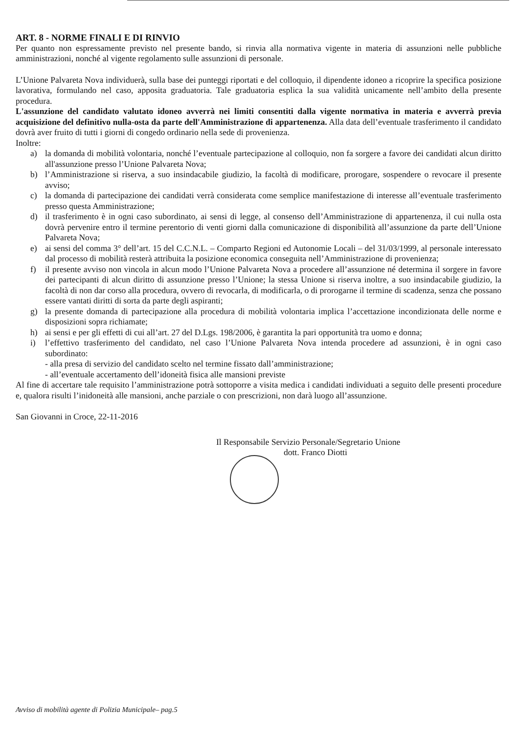ART. 8 - NORME FINALI E DI RINVIO
Per quanto non espressamente previsto nel presente bando, si rinvia alla normativa vigente in materia di assunzioni nelle pubbliche amministrazioni, nonché al vigente regolamento sulle assunzioni di personale.
L’Unione Palvareta Nova individuerà, sulla base dei punteggi riportati e del colloquio, il dipendente idoneo a ricoprire la specifica posizione lavorativa, formulando nel caso, apposita graduatoria. Tale graduatoria esplica la sua validità unicamente nell’ambito della presente procedura.
L'assunzione del candidato valutato idoneo avverrà nei limiti consentiti dalla vigente normativa in materia e avverrà previa acquisizione del definitivo nulla-osta da parte dell'Amministrazione di appartenenza. Alla data dell’eventuale trasferimento il candidato dovrà aver fruito di tutti i giorni di congedo ordinario nella sede di provenienza.
Inoltre:
a) la domanda di mobilità volontaria, nonché l’eventuale partecipazione al colloquio, non fa sorgere a favore dei candidati alcun diritto all'assunzione presso l’Unione Palvareta Nova;
b) l’Amministrazione si riserva, a suo insindacabile giudizio, la facoltà di modificare, prorogare, sospendere o revocare il presente avviso;
c) la domanda di partecipazione dei candidati verrà considerata come semplice manifestazione di interesse all’eventuale trasferimento presso questa Amministrazione;
d) il trasferimento è in ogni caso subordinato, ai sensi di legge, al consenso dell’Amministrazione di appartenenza, il cui nulla osta dovrà pervenire entro il termine perentorio di venti giorni dalla comunicazione di disponibilità all’assunzione da parte dell’Unione Palvareta Nova;
e) ai sensi del comma 3° dell’art. 15 del C.C.N.L. – Comparto Regioni ed Autonomie Locali – del 31/03/1999, al personale interessato dal processo di mobilità resterà attribuita la posizione economica conseguita nell’Amministrazione di provenienza;
f) il presente avviso non vincola in alcun modo l’Unione Palvareta Nova a procedere all’assunzione né determina il sorgere in favore dei partecipanti di alcun diritto di assunzione presso l’Unione; la stessa Unione si riserva inoltre, a suo insindacabile giudizio, la facoltà di non dar corso alla procedura, ovvero di revocarla, di modificarla, o di prorogarne il termine di scadenza, senza che possano essere vantati diritti di sorta da parte degli aspiranti;
g) la presente domanda di partecipazione alla procedura di mobilità volontaria implica l’accettazione incondizionata delle norme e disposizioni sopra richiamate;
h) ai sensi e per gli effetti di cui all’art. 27 del D.Lgs. 198/2006, è garantita la pari opportunità tra uomo e donna;
i) l’effettivo trasferimento del candidato, nel caso l’Unione Palvareta Nova intenda procedere ad assunzioni, è in ogni caso subordinato:
- alla presa di servizio del candidato scelto nel termine fissato dall’amministrazione;
- all’eventuale accertamento dell’idoneità fisica alle mansioni previste
Al fine di accertare tale requisito l’amministrazione potrà sottoporre a visita medica i candidati individuati a seguito delle presenti procedure e, qualora risulti l’inidoneità alle mansioni, anche parziale o con prescrizioni, non darà luogo all’assunzione.
San Giovanni in Croce, 22-11-2016
Il Responsabile Servizio Personale/Segretario Unione
dott. Franco Diotti
Avviso di mobilità agente di Polizia Municipale– pag.5